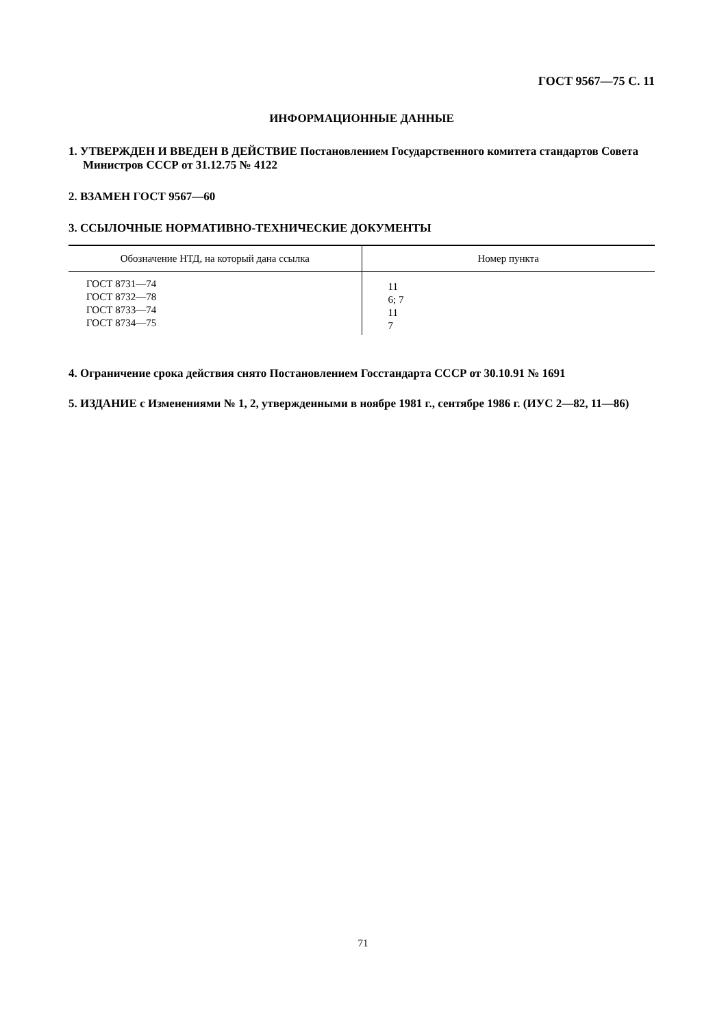ГОСТ 9567—75 С. 11
ИНФОРМАЦИОННЫЕ ДАННЫЕ
1. УТВЕРЖДЕН И ВВЕДЕН В ДЕЙСТВИЕ Постановлением Государственного комитета стандартов Совета Министров СССР от 31.12.75 № 4122
2. ВЗАМЕН ГОСТ 9567—60
3. ССЫЛОЧНЫЕ НОРМАТИВНО-ТЕХНИЧЕСКИЕ ДОКУМЕНТЫ
| Обозначение НТД, на который дана ссылка | Номер пункта |
| --- | --- |
| ГОСТ 8731—74 ГОСТ 8732—78 ГОСТ 8733—74 ГОСТ 8734—75 | 11 6; 7 11 7 |
4. Ограничение срока действия снято Постановлением Госстандарта СССР от 30.10.91 № 1691
5. ИЗДАНИЕ с Изменениями № 1, 2, утвержденными в ноябре 1981 г., сентябре 1986 г. (ИУС 2—82, 11—86)
71